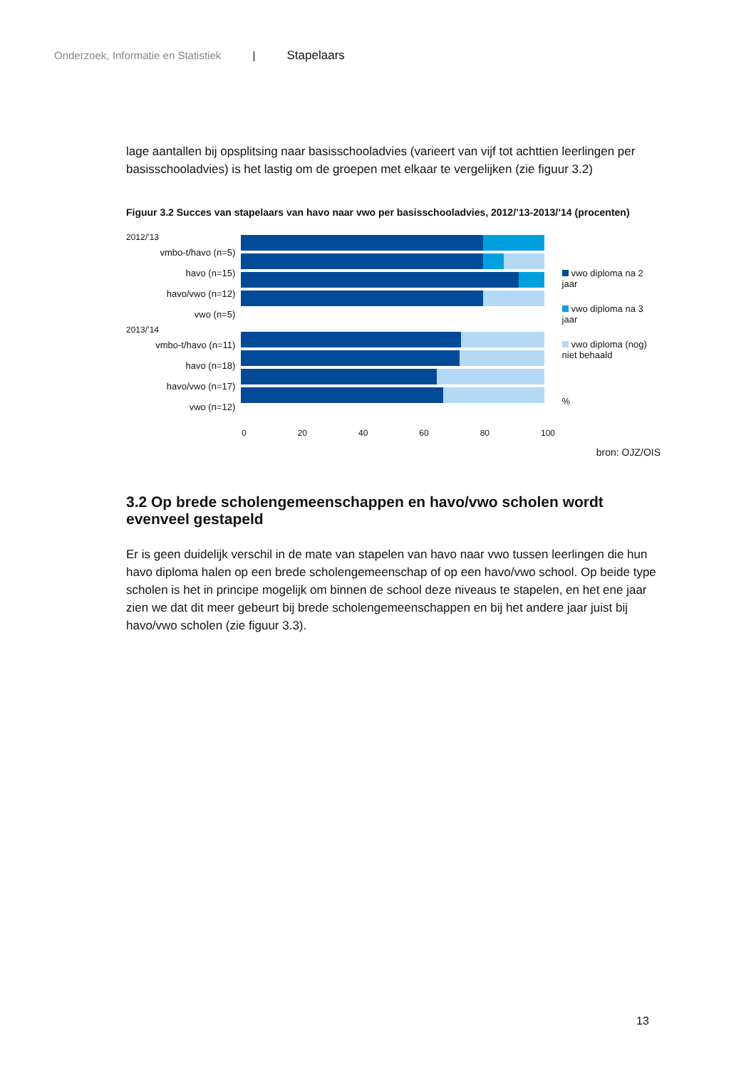Onderzoek, Informatie en Statistiek | Stapelaars
lage aantallen bij opsplitsing naar basisschooladvies (varieert van vijf tot achttien leerlingen per basisschooladvies) is het lastig om de groepen met elkaar te vergelijken (zie figuur 3.2)
Figuur 3.2 Succes van stapelaars van havo naar vwo per basisschooladvies, 2012/’13-2013/’14 (procenten)
2012/’13
vmbo-t/havo (n=5)
havo (n=15)
havo/vwo (n=12)
vwo (n=5)
2013/’14
vmbo-t/havo (n=11)
havo (n=18)
havo/vwo (n=17)
vwo (n=12)
vwo diploma na 2 jaar
vwo diploma na 3 jaar
vwo diploma (nog) niet behaald
%
0 20 40 60 80 100
bron: OJZ/OIS
3.2 Op brede scholengemeenschappen en havo/vwo scholen wordt evenveel gestapeld
Er is geen duidelijk verschil in de mate van stapelen van havo naar vwo tussen leerlingen die hun havo diploma halen op een brede scholengemeenschap of op een havo/vwo school. Op beide type scholen is het in principe mogelijk om binnen de school deze niveaus te stapelen, en het ene jaar zien we dat dit meer gebeurt bij brede scholengemeenschappen en bij het andere jaar juist bij havo/vwo scholen (zie figuur 3.3).
13